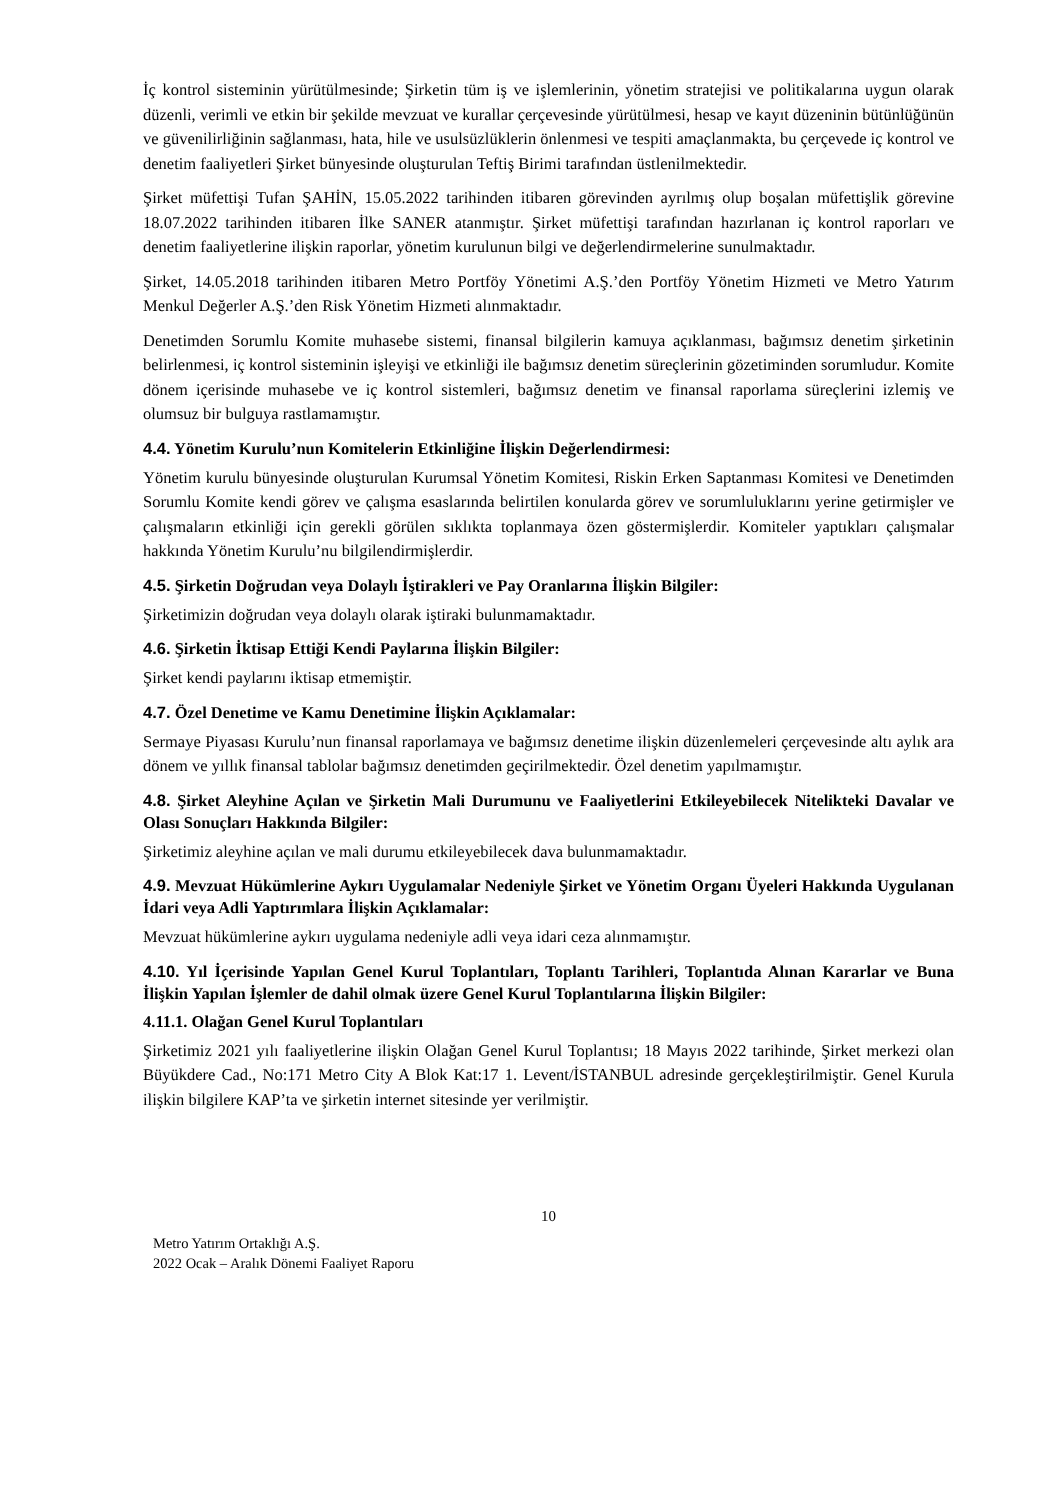İç kontrol sisteminin yürütülmesinde; Şirketin tüm iş ve işlemlerinin, yönetim stratejisi ve politikalarına uygun olarak düzenli, verimli ve etkin bir şekilde mevzuat ve kurallar çerçevesinde yürütülmesi, hesap ve kayıt düzeninin bütünlüğünün ve güvenilirliğinin sağlanması, hata, hile ve usulsüzlüklerin önlenmesi ve tespiti amaçlanmakta, bu çerçevede iç kontrol ve denetim faaliyetleri Şirket bünyesinde oluşturulan Teftiş Birimi tarafından üstlenilmektedir.
Şirket müfettişi Tufan ŞAHİN, 15.05.2022 tarihinden itibaren görevinden ayrılmış olup boşalan müfettişlik görevine 18.07.2022 tarihinden itibaren İlke SANER atanmıştır. Şirket müfettişi tarafından hazırlanan iç kontrol raporları ve denetim faaliyetlerine ilişkin raporlar, yönetim kurulunun bilgi ve değerlendirmelerine sunulmaktadır.
Şirket, 14.05.2018 tarihinden itibaren Metro Portföy Yönetimi A.Ş.’den Portföy Yönetim Hizmeti ve Metro Yatırım Menkul Değerler A.Ş.’den Risk Yönetim Hizmeti alınmaktadır.
Denetimden Sorumlu Komite muhasebe sistemi, finansal bilgilerin kamuya açıklanması, bağımsız denetim şirketinin belirlenmesi, iç kontrol sisteminin işleyişi ve etkinliği ile bağımsız denetim süreçlerinin gözetiminden sorumludur. Komite dönem içerisinde muhasebe ve iç kontrol sistemleri, bağımsız denetim ve finansal raporlama süreçlerini izlemiş ve olumsuz bir bulguya rastlamamıştır.
4.4. Yönetim Kurulu’nun Komitelerin Etkinliğine İlişkin Değerlendirmesi:
Yönetim kurulu bünyesinde oluşturulan Kurumsal Yönetim Komitesi, Riskin Erken Saptanması Komitesi ve Denetimden Sorumlu Komite kendi görev ve çalışma esaslarında belirtilen konularda görev ve sorumluluklarını yerine getirmişler ve çalışmaların etkinliği için gerekli görülen sıklıkta toplanmaya özen göstermişlerdir. Komiteler yaptıkları çalışmalar hakkında Yönetim Kurulu’nu bilgilendirmişlerdir.
4.5. Şirketin Doğrudan veya Dolaylı İştirakleri ve Pay Oranlarına İlişkin Bilgiler:
Şirketimizin doğrudan veya dolaylı olarak iştiraki bulunmamaktadır.
4.6. Şirketin İktisap Ettiği Kendi Paylarına İlişkin Bilgiler:
Şirket kendi paylarını iktisap etmemiştir.
4.7. Özel Denetime ve Kamu Denetimine İlişkin Açıklamalar:
Sermaye Piyasası Kurulu’nun finansal raporlamaya ve bağımsız denetime ilişkin düzenlemeleri çerçevesinde altı aylık ara dönem ve yıllık finansal tablolar bağımsız denetimden geçirilmektedir. Özel denetim yapılmamıştır.
4.8. Şirket Aleyhine Açılan ve Şirketin Mali Durumunu ve Faaliyetlerini Etkileyebilecek Nitelikteki Davalar ve Olası Sonuçları Hakkında Bilgiler:
Şirketimiz aleyhine açılan ve mali durumu etkileyebilecek dava bulunmamaktadır.
4.9. Mevzuat Hükümlerine Aykırı Uygulamalar Nedeniyle Şirket ve Yönetim Organı Üyeleri Hakkında Uygulanan İdari veya Adli Yaptırımlara İlişkin Açıklamalar:
Mevzuat hükümlerine aykırı uygulama nedeniyle adli veya idari ceza alınmamıştır.
4.10. Yıl İçerisinde Yapılan Genel Kurul Toplantıları, Toplantı Tarihleri, Toplantıda Alınan Kararlar ve Buna İlişkin Yapılan İşlemler de dahil olmak üzere Genel Kurul Toplantılarına İlişkin Bilgiler:
4.11.1. Olağan Genel Kurul Toplantıları
Şirketimiz 2021 yılı faaliyetlerine ilişkin Olağan Genel Kurul Toplantısı; 18 Mayıs 2022 tarihinde, Şirket merkezi olan Büyükdere Cad., No:171 Metro City A Blok Kat:17 1. Levent/İSTANBUL adresinde gerçekleştirilmiştir. Genel Kurula ilişkin bilgilere KAP’ta ve şirketin internet sitesinde yer verilmiştir.
10
Metro Yatırım Ortaklığı A.Ş.
2022 Ocak – Aralık Dönemi Faaliyet Raporu